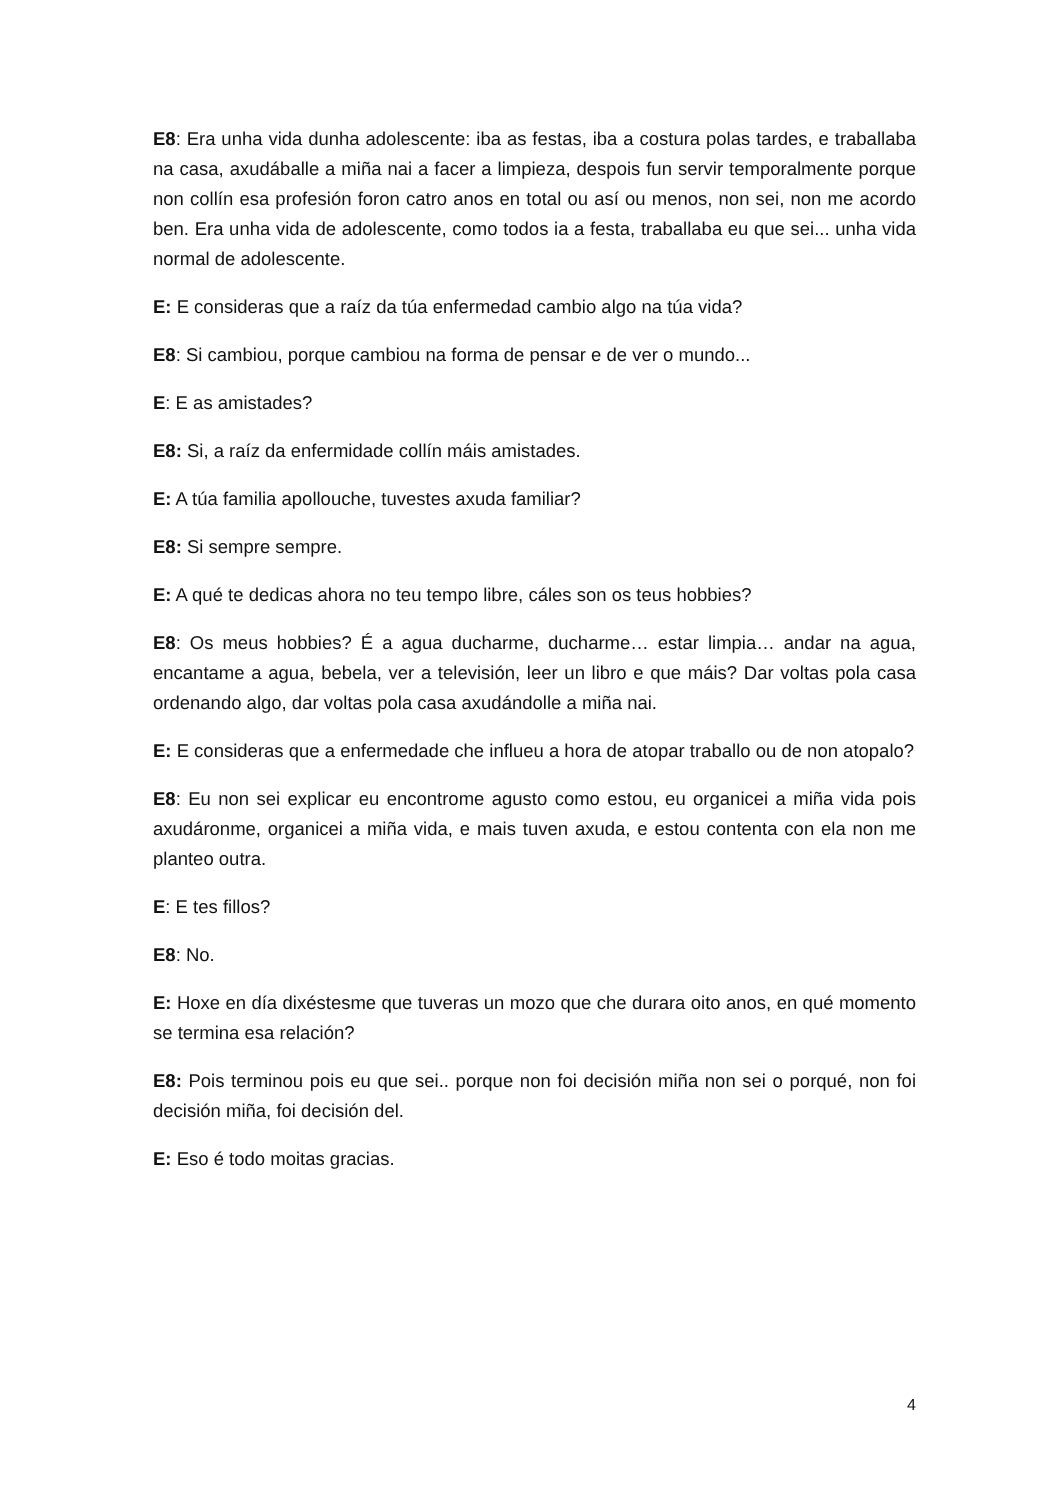E8: Era unha vida dunha adolescente: iba as festas, iba a costura polas tardes, e traballaba na casa, axudáballe a miña nai a facer a limpieza, despois fun servir temporalmente porque non collín esa profesión foron catro anos en total ou así ou menos, non sei, non me acordo ben. Era unha vida de adolescente, como todos ia a festa, traballaba eu que sei... unha vida normal de adolescente.
E: E consideras que a raíz da túa enfermedad cambio algo na túa vida?
E8: Si cambiou, porque cambiou na forma de pensar e de ver o mundo...
E: E as amistades?
E8: Si, a raíz da enfermidade collín máis amistades.
E: A túa familia apollouche, tuvestes axuda familiar?
E8: Si sempre sempre.
E: A qué te dedicas ahora no teu tempo libre, cáles son os teus hobbies?
E8: Os meus hobbies? É a agua ducharme, ducharme… estar limpia… andar na agua, encantame a agua, bebela, ver a televisión, leer un libro e que máis? Dar voltas pola casa ordenando algo, dar voltas pola casa axudándolle a miña nai.
E: E consideras que a enfermedade che influeu a hora de atopar traballo ou de non atopalo?
E8: Eu non sei explicar eu encontrome agusto como estou, eu organicei a miña vida pois axudáronme, organicei a miña vida, e mais tuven axuda, e estou contenta con ela non me planteo outra.
E: E tes fillos?
E8: No.
E: Hoxe en día dixéstesme que tuveras un mozo que che durara oito anos, en qué momento se termina esa relación?
E8: Pois terminou pois eu que sei.. porque non foi decisión miña non sei o porqué, non foi decisión miña, foi decisión del.
E: Eso é todo moitas gracias.
4